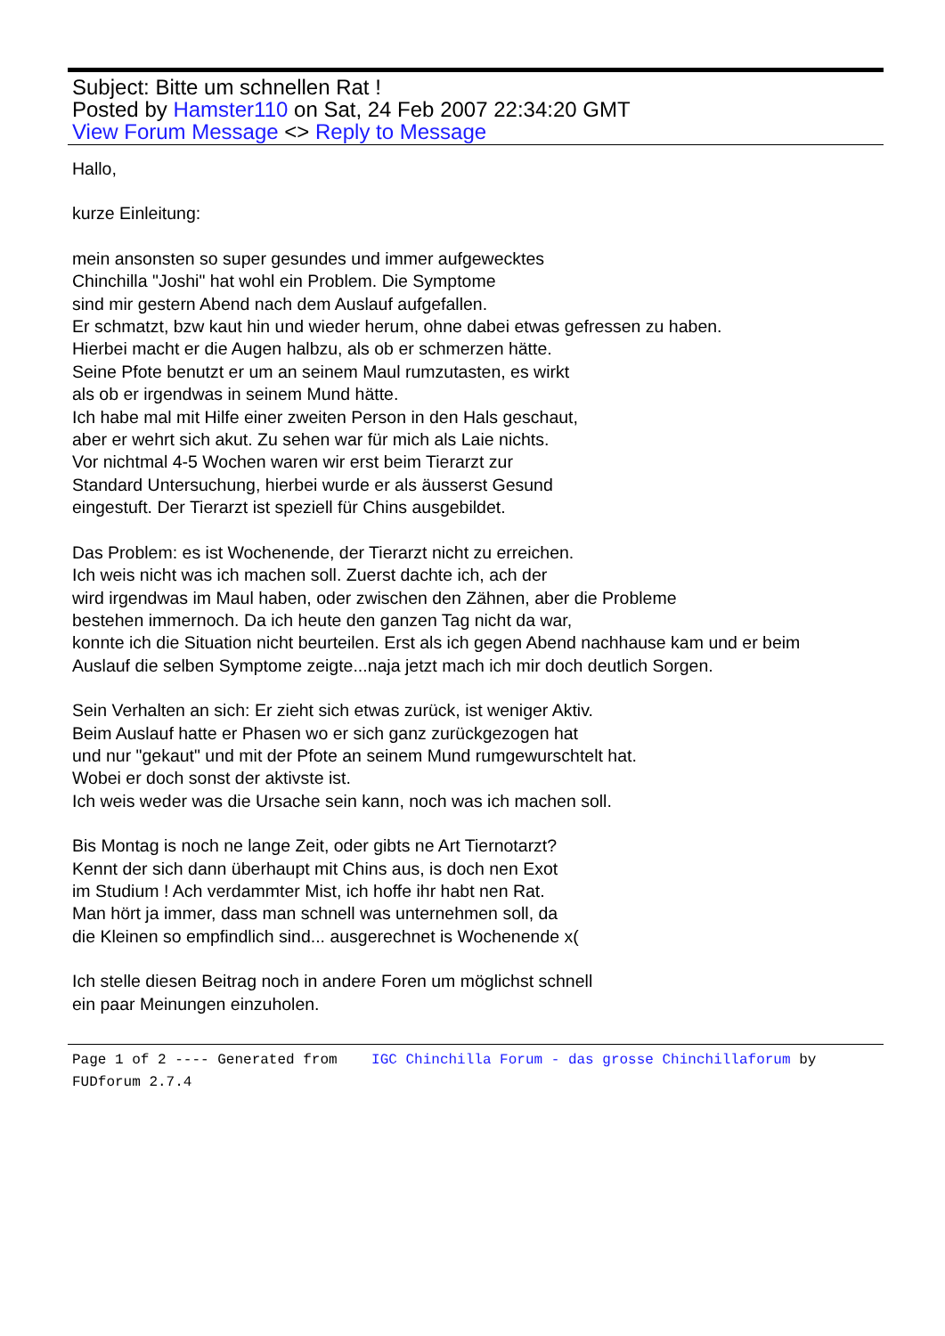Subject: Bitte um schnellen Rat !
Posted by Hamster110 on Sat, 24 Feb 2007 22:34:20 GMT
View Forum Message <> Reply to Message
Hallo,
kurze Einleitung:
mein ansonsten so super gesundes und immer aufgewecktes
Chinchilla "Joshi" hat wohl ein Problem. Die Symptome
sind mir gestern Abend nach dem Auslauf aufgefallen.
Er schmatzt, bzw kaut hin und wieder herum, ohne dabei etwas gefressen zu haben.
Hierbei macht er die Augen halbzu, als ob er schmerzen hätte.
Seine Pfote benutzt er um an seinem Maul rumzutasten, es wirkt
als ob er irgendwas in seinem Mund hätte.
Ich habe mal mit Hilfe einer zweiten Person in den Hals geschaut,
aber er wehrt sich akut. Zu sehen war für mich als Laie nichts.
Vor nichtmal 4-5 Wochen waren wir erst beim Tierarzt zur
Standard Untersuchung, hierbei wurde er als äusserst Gesund
eingestuft. Der Tierarzt ist speziell für Chins ausgebildet.
Das Problem: es ist Wochenende, der Tierarzt nicht zu erreichen.
Ich weis nicht was ich machen soll. Zuerst dachte ich, ach der
wird irgendwas im Maul haben, oder zwischen den Zähnen, aber die Probleme
bestehen immernoch. Da ich heute den ganzen Tag nicht da war,
konnte ich die Situation nicht beurteilen. Erst als ich gegen Abend nachhause kam und er beim
Auslauf die selben Symptome zeigte...naja jetzt mach ich mir doch deutlich Sorgen.
Sein Verhalten an sich: Er zieht sich etwas zurück, ist weniger Aktiv.
Beim Auslauf hatte er Phasen wo er sich ganz zurückgezogen hat
und nur "gekaut" und mit der Pfote an seinem Mund rumgewurschtelt hat.
Wobei er doch sonst der aktivste ist.
Ich weis weder was die Ursache sein kann, noch was ich machen soll.
Bis Montag is noch ne lange Zeit, oder gibts ne Art Tiernotarzt?
Kennt der sich dann überhaupt mit Chins aus, is doch nen Exot
im Studium ! Ach verdammter Mist, ich hoffe ihr habt nen Rat.
Man hört ja immer, dass man schnell was unternehmen soll, da
die Kleinen so empfindlich sind... ausgerechnet is Wochenende x(
Ich stelle diesen Beitrag noch in andere Foren um möglichst schnell
ein paar Meinungen einzuholen.
Page 1 of 2 ---- Generated from IGC Chinchilla Forum - das grosse Chinchillaforum by FUDforum 2.7.4